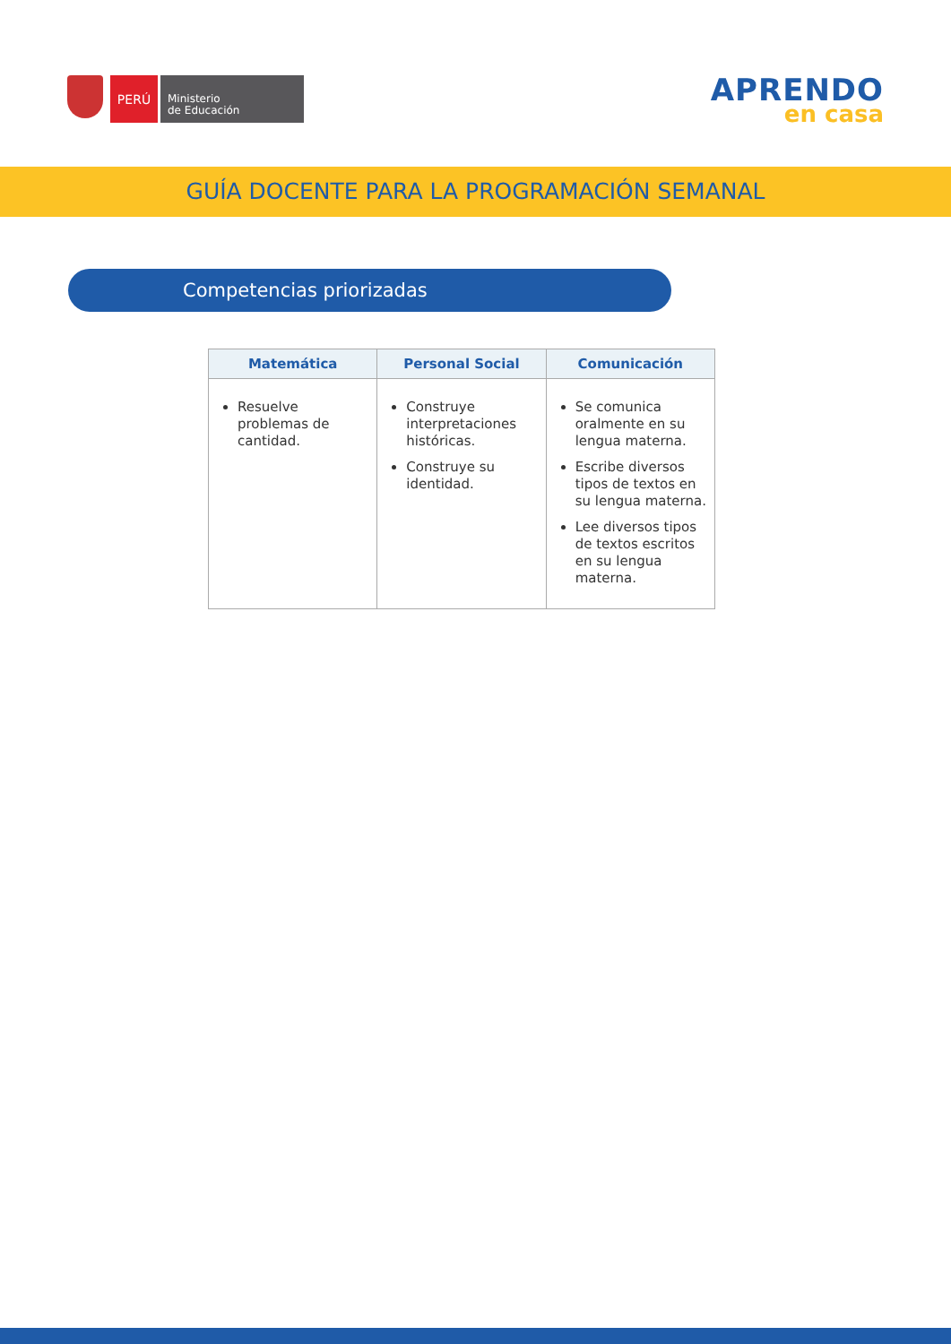PERÚ
Ministerio
de Educación
APRENDO
en casa
GUÍA DOCENTE PARA LA PROGRAMACIÓN SEMANAL
Competencias priorizadas
| Matemática | Personal Social | Comunicación |
| --- | --- | --- |
| Resuelve problemas de cantidad. | Construye interpretaciones históricas. Construye su identidad. | Se comunica oralmente en su lengua materna. Escribe diversos tipos de textos en su lengua materna. Lee diversos tipos de textos escritos en su lengua materna. |